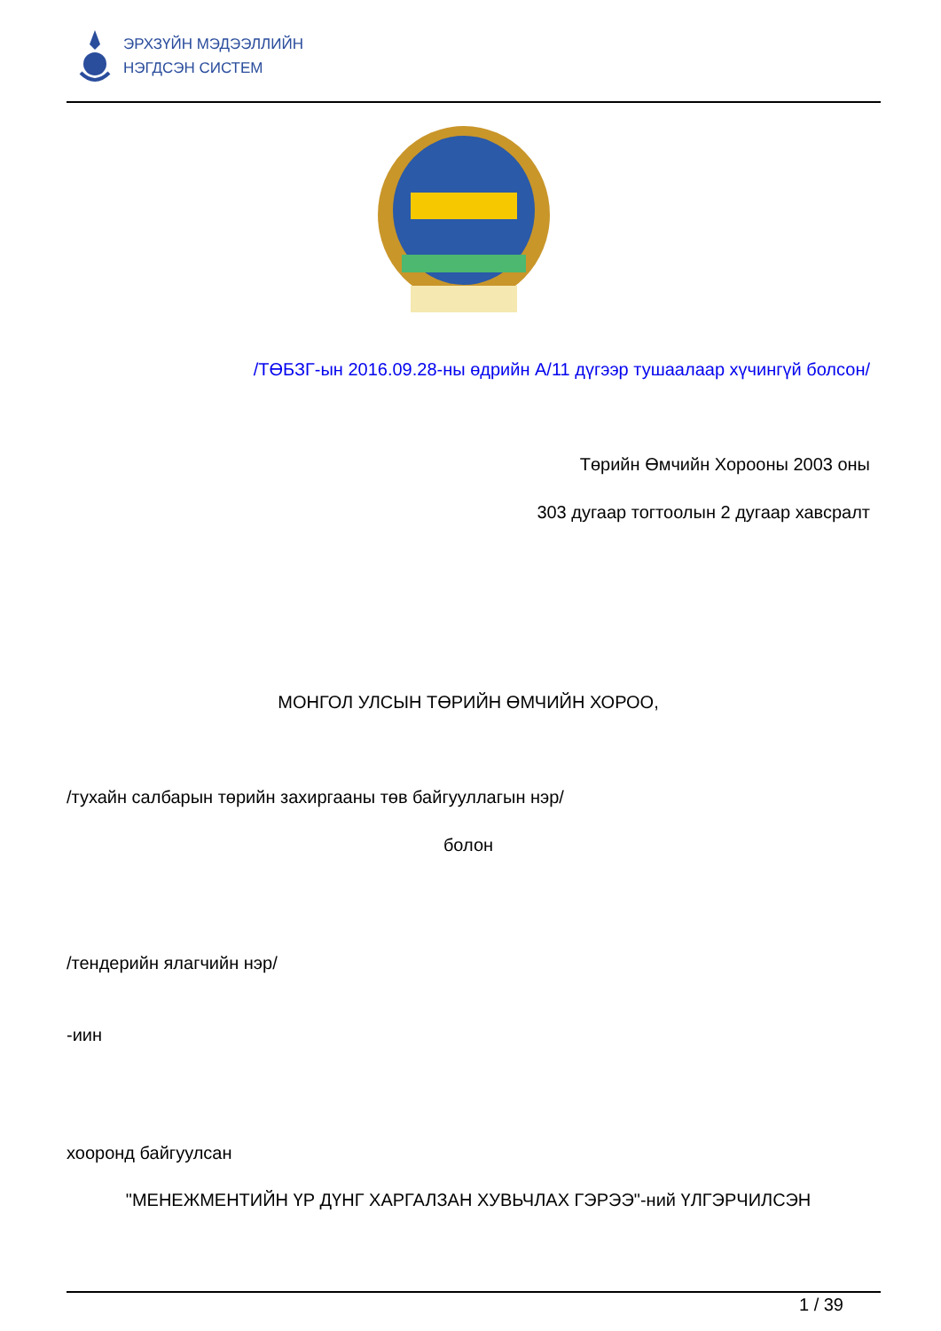ЭРХЗҮЙН МЭДЭЭЛЛИЙН
НЭГДСЭН СИСТЕМ
/ТӨБЗГ-ын 2016.09.28-ны өдрийн А/11 дүгээр тушаалаар хүчингүй болсон/
Төрийн Өмчийн Хорооны 2003 оны
303 дугаар тогтоолын 2 дугаар хавсралт
МОНГОЛ УЛСЫН ТӨРИЙН ӨМЧИЙН ХОРОО,
/тухайн салбарын төрийн захиргааны төв байгууллагын нэр/
болон
/тендерийн ялагчийн нэр/
-иин
хооронд байгуулсан
"МЕНЕЖМЕНТИЙН ҮР ДҮНГ ХАРГАЛЗАН ХУВЬЧЛАХ ГЭРЭЭ"-ний ҮЛГЭРЧИЛСЭН
1 / 39